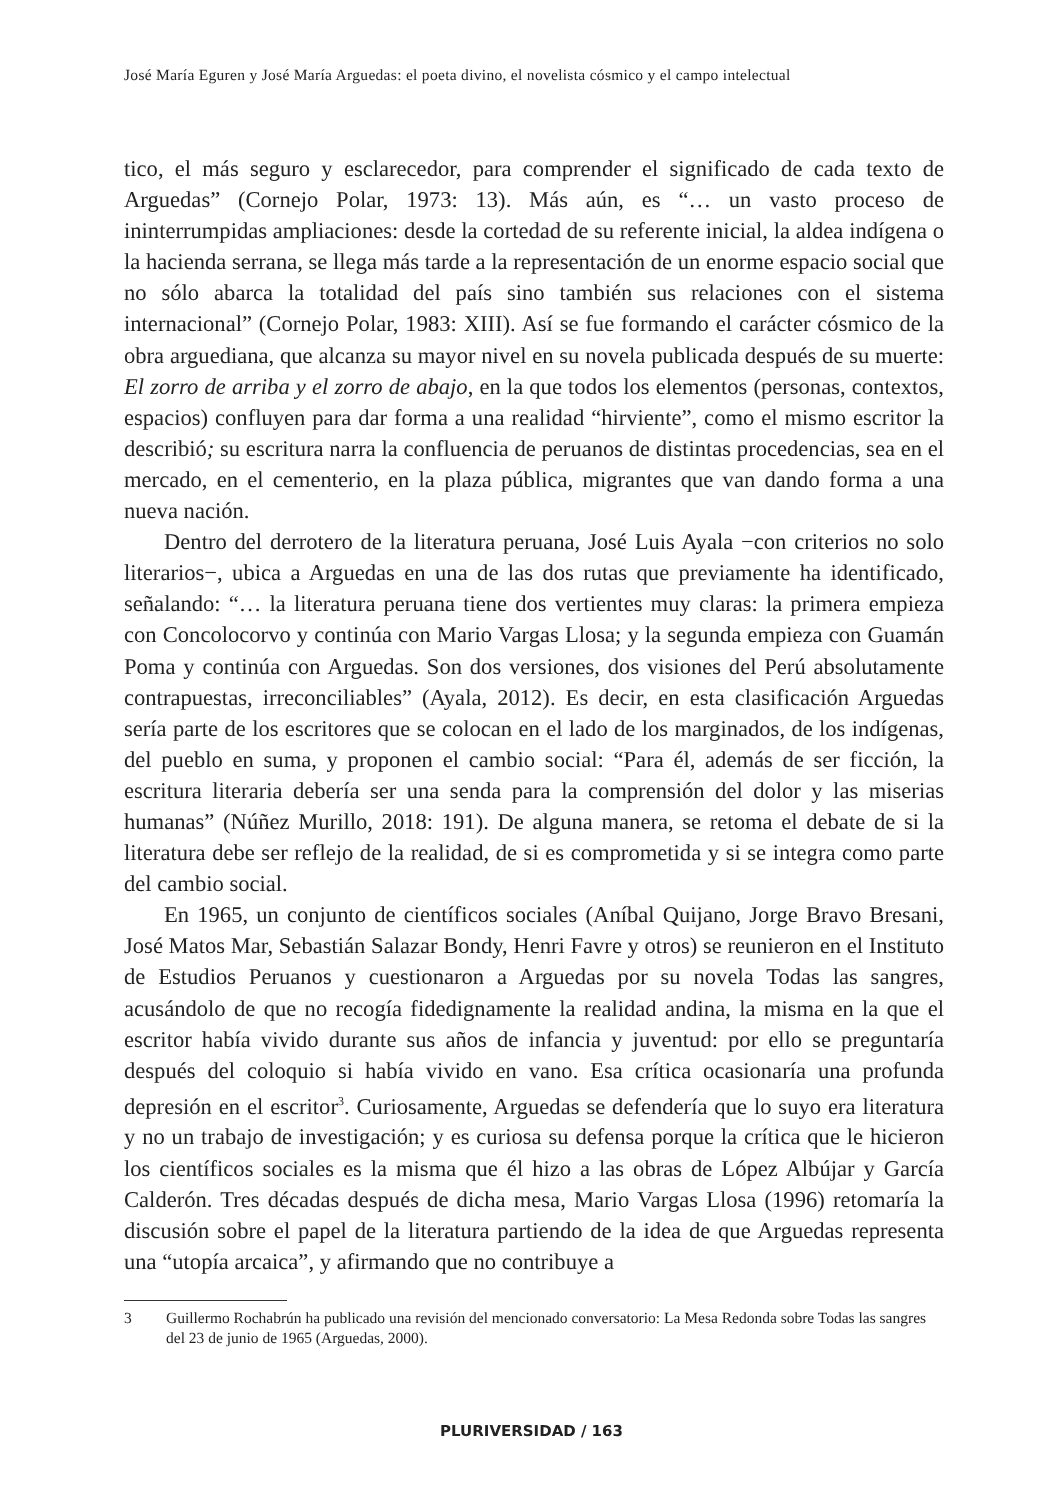José María Eguren y José María Arguedas: el poeta divino, el novelista cósmico y el campo intelectual
tico, el más seguro y esclarecedor, para comprender el significado de cada texto de Arguedas” (Cornejo Polar, 1973: 13). Más aún, es “… un vasto proceso de ininterrumpidas ampliaciones: desde la cortedad de su referente inicial, la aldea indígena o la hacienda serrana, se llega más tarde a la representación de un enorme espacio social que no sólo abarca la totalidad del país sino también sus relaciones con el sistema internacional” (Cornejo Polar, 1983: XIII). Así se fue formando el carácter cósmico de la obra arguediana, que alcanza su mayor nivel en su novela publicada después de su muerte: El zorro de arriba y el zorro de abajo, en la que todos los elementos (personas, contextos, espacios) confluyen para dar forma a una realidad “hirviente”, como el mismo escritor la describió; su escritura narra la confluencia de peruanos de distintas procedencias, sea en el mercado, en el cementerio, en la plaza pública, migrantes que van dando forma a una nueva nación.
Dentro del derrotero de la literatura peruana, José Luis Ayala −con criterios no solo literarios−, ubica a Arguedas en una de las dos rutas que previamente ha identificado, señalando: “… la literatura peruana tiene dos vertientes muy claras: la primera empieza con Concolocorvo y continúa con Mario Vargas Llosa; y la segunda empieza con Guamán Poma y continúa con Arguedas. Son dos versiones, dos visiones del Perú absolutamente contrapuestas, irreconciliables” (Ayala, 2012). Es decir, en esta clasificación Arguedas sería parte de los escritores que se colocan en el lado de los marginados, de los indígenas, del pueblo en suma, y proponen el cambio social: “Para él, además de ser ficción, la escritura literaria debería ser una senda para la comprensión del dolor y las miserias humanas” (Núñez Murillo, 2018: 191). De alguna manera, se retoma el debate de si la literatura debe ser reflejo de la realidad, de si es comprometida y si se integra como parte del cambio social.
En 1965, un conjunto de científicos sociales (Aníbal Quijano, Jorge Bravo Bresani, José Matos Mar, Sebastián Salazar Bondy, Henri Favre y otros) se reunieron en el Instituto de Estudios Peruanos y cuestionaron a Arguedas por su novela Todas las sangres, acusándolo de que no recogía fidedignamente la realidad andina, la misma en la que el escritor había vivido durante sus años de infancia y juventud: por ello se preguntaría después del coloquio si había vivido en vano. Esa crítica ocasionaría una profunda depresión en el escritor<sup>3</sup>. Curiosamente, Arguedas se defendería que lo suyo era literatura y no un trabajo de investigación; y es curiosa su defensa porque la crítica que le hicieron los científicos sociales es la misma que él hizo a las obras de López Albújar y García Calderón. Tres décadas después de dicha mesa, Mario Vargas Llosa (1996) retomaría la discusión sobre el papel de la literatura partiendo de la idea de que Arguedas representa una “utopía arcaica”, y afirmando que no contribuye a
3 Guillermo Rochabrún ha publicado una revisión del mencionado conversatorio: La Mesa Redonda sobre Todas las sangres del 23 de junio de 1965 (Arguedas, 2000).
PLURIVERSIDAD / 163